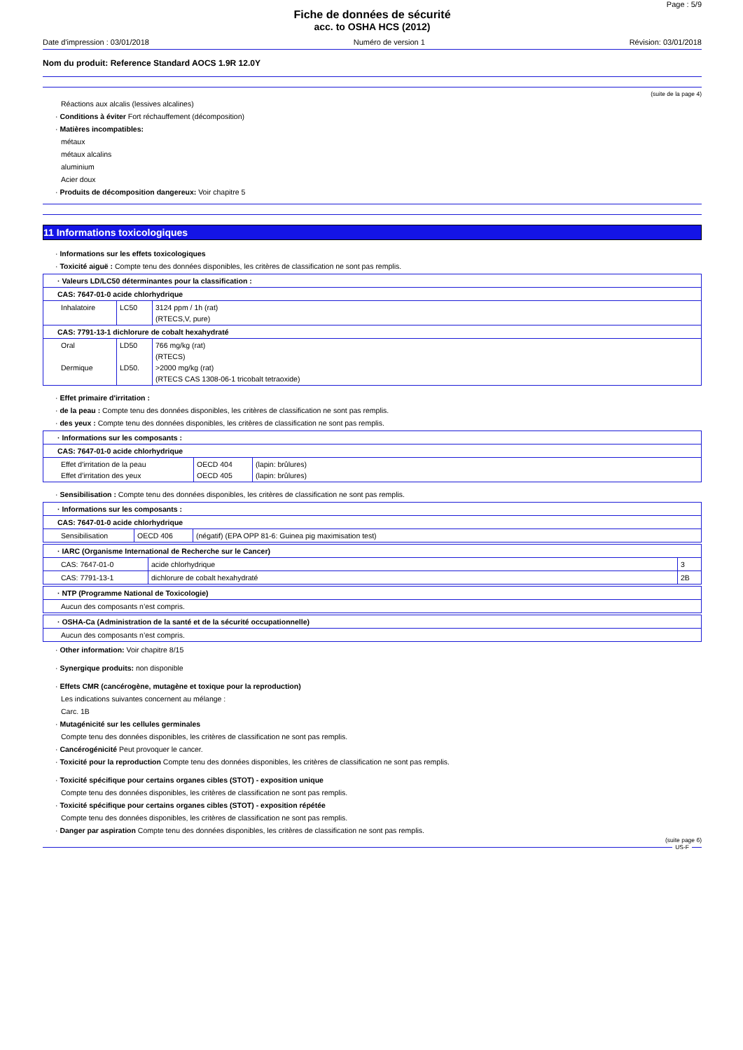Page : 5/9
Fiche de données de sécurité
acc. to OSHA HCS (2012)
Date d'impression : 03/01/2018 Numéro de version 1 Révision: 03/01/2018
Nom du produit: Reference Standard AOCS 1.9R 12.0Y
(suite de la page 4)
Réactions aux alcalis (lessives alcalines)
· Conditions à éviter Fort réchauffement (décomposition)
· Matières incompatibles:
métaux
métaux alcalins
aluminium
Acier doux
· Produits de décomposition dangereux: Voir chapitre 5
11 Informations toxicologiques
· Informations sur les effets toxicologiques
· Toxicité aiguë : Compte tenu des données disponibles, les critères de classification ne sont pas remplis.
| · Valeurs LD/LC50 déterminantes pour la classification : | | |
| CAS: 7647-01-0 acide chlorhydrique | | |
| Inhalatoire | LC50 | 3124 ppm / 1h (rat) (RTECS,V, pure) |
| CAS: 7791-13-1 dichlorure de cobalt hexahydraté | | |
| Oral Dermique | LD50 LD50. | 766 mg/kg (rat) (RTECS) >2000 mg/kg (rat) (RTECS CAS 1308-06-1 tricobalt tetraoxide) |
· Effet primaire d'irritation :
· de la peau : Compte tenu des données disponibles, les critères de classification ne sont pas remplis.
· des yeux : Compte tenu des données disponibles, les critères de classification ne sont pas remplis.
| · Informations sur les composants : | | |
| CAS: 7647-01-0 acide chlorhydrique | | |
| Effet d'irritation de la peau Effet d'irritation des yeux | OECD 404 OECD 405 | (lapin: brûlures) (lapin: brûlures) |
· Sensibilisation : Compte tenu des données disponibles, les critères de classification ne sont pas remplis.
| · Informations sur les composants : | | |
| CAS: 7647-01-0 acide chlorhydrique | | |
| Sensibilisation | OECD 406 | (négatif) (EPA OPP 81-6: Guinea pig maximisation test) |
| · IARC (Organisme International de Recherche sur le Cancer) | | |
| CAS: 7647-01-0 | acide chlorhydrique | 3 |
| CAS: 7791-13-1 | dichlorure de cobalt hexahydraté | 2B |
| · NTP (Programme National de Toxicologie) |
| Aucun des composants n’est compris. |
| · OSHA-Ca (Administration de la santé et de la sécurité occupationnelle) |
| Aucun des composants n’est compris. |
· Other information: Voir chapitre 8/15
· Synergique produits: non disponible
· Effets CMR (cancérogène, mutagène et toxique pour la reproduction)
Les indications suivantes concernent au mélange :
Carc. 1B
· Mutagénicité sur les cellules germinales
Compte tenu des données disponibles, les critères de classification ne sont pas remplis.
· Cancérogénicité Peut provoquer le cancer.
· Toxicité pour la reproduction Compte tenu des données disponibles, les critères de classification ne sont pas remplis.
· Toxicité spécifique pour certains organes cibles (STOT) - exposition unique
Compte tenu des données disponibles, les critères de classification ne sont pas remplis.
· Toxicité spécifique pour certains organes cibles (STOT) - exposition répétée
Compte tenu des données disponibles, les critères de classification ne sont pas remplis.
· Danger par aspiration Compte tenu des données disponibles, les critères de classification ne sont pas remplis.
(suite page 6)
US-F